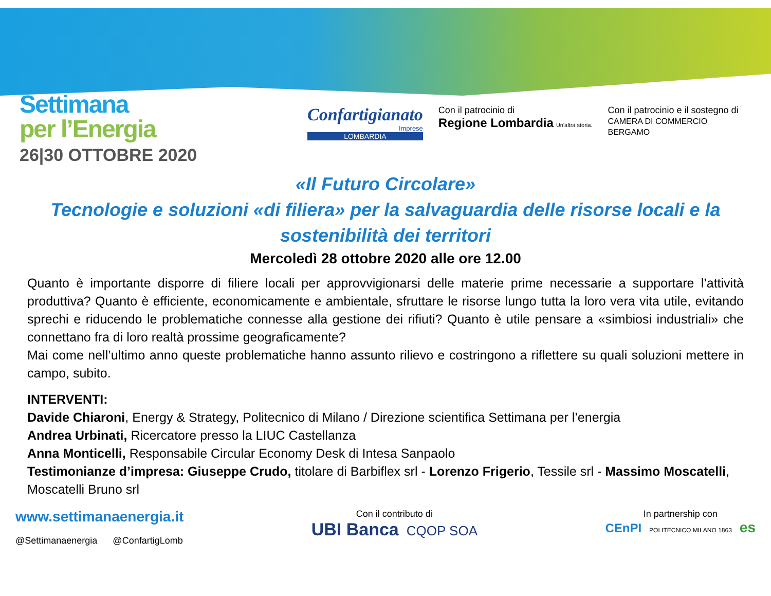Settimana
per l’Energia
26|30 OTTOBRE 2020
Confartigianato
Imprese
LOMBARDIA
Con il patrocinio di
Regione Lombardia Un'altra storia.
Con il patrocinio e il sostegno di
CAMERA DI COMMERCIO
BERGAMO
«Il Futuro Circolare»
Tecnologie e soluzioni «di filiera» per la salvaguardia delle risorse locali e la sostenibilità dei territori
Mercoledì 28 ottobre 2020 alle ore 12.00
Quanto è importante disporre di filiere locali per approvvigionarsi delle materie prime necessarie a supportare l’attività produttiva? Quanto è efficiente, economicamente e ambientale, sfruttare le risorse lungo tutta la loro vera vita utile, evitando sprechi e riducendo le problematiche connesse alla gestione dei rifiuti? Quanto è utile pensare a «simbiosi industriali» che connettano fra di loro realtà prossime geograficamente?
Mai come nell’ultimo anno queste problematiche hanno assunto rilievo e costringono a riflettere su quali soluzioni mettere in campo, subito.
INTERVENTI:
Davide Chiaroni, Energy & Strategy, Politecnico di Milano / Direzione scientifica Settimana per l’energia
Andrea Urbinati, Ricercatore presso la LIUC Castellanza
Anna Monticelli, Responsabile Circular Economy Desk di Intesa Sanpaolo
Testimonianze d’impresa: Giuseppe Crudo, titolare di Barbiflex srl - Lorenzo Frigerio, Tessile srl - Massimo Moscatelli, Moscatelli Bruno srl
www.settimanaenergia.it
@Settimanaenergia @ConfartigLomb
Con il contributo di
UBI Banca CQOP SOA
In partnership con
CEnPI POLITECNICO MILANO 1863 es